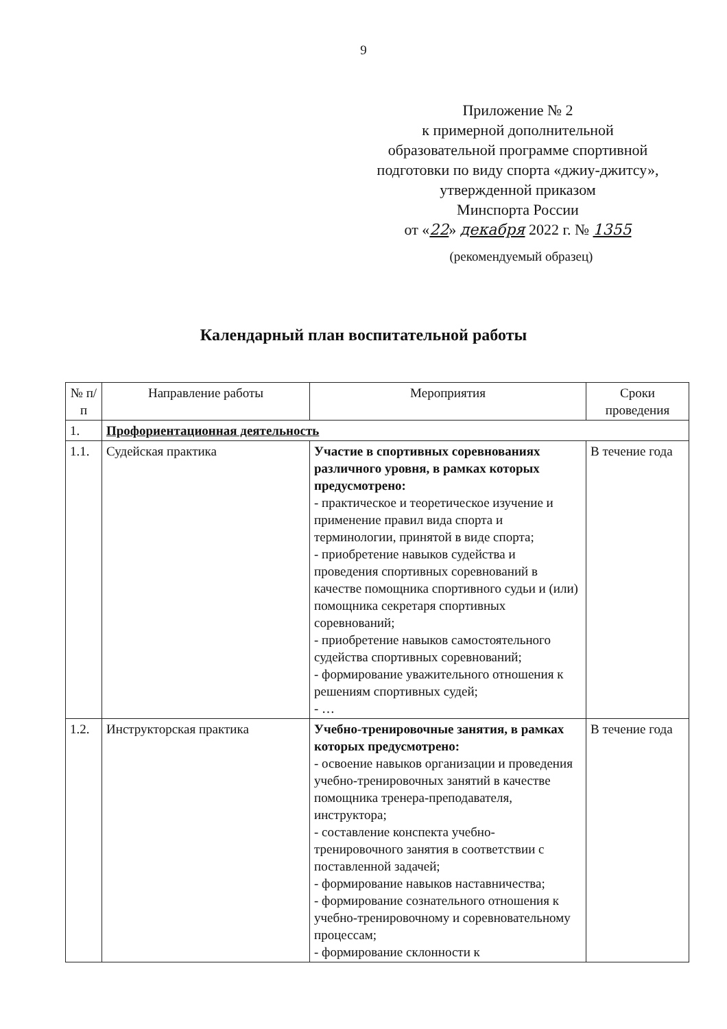9
Приложение № 2
к примерной дополнительной
образовательной программе спортивной
подготовки по виду спорта «джиу-джитсу»,
утвержденной приказом
Минспорта России
от «22» декабря 2022 г. № 1355
(рекомендуемый образец)
Календарный план воспитательной работы
| № п/п | Направление работы | Мероприятия | Сроки проведения |
| --- | --- | --- | --- |
| 1. | Профориентационная деятельность | | |
| 1.1. | Судейская практика | Участие в спортивных соревнованиях различного уровня, в рамках которых предусмотрено: - практическое и теоретическое изучение и применение правил вида спорта и терминологии, принятой в виде спорта; - приобретение навыков судейства и проведения спортивных соревнований в качестве помощника спортивного судьи и (или) помощника секретаря спортивных соревнований; - приобретение навыков самостоятельного судейства спортивных соревнований; - формирование уважительного отношения к решениям спортивных судей; - … | В течение года |
| 1.2. | Инструкторская практика | Учебно-тренировочные занятия, в рамках которых предусмотрено: - освоение навыков организации и проведения учебно-тренировочных занятий в качестве помощника тренера-преподавателя, инструктора; - составление конспекта учебно-тренировочного занятия в соответствии с поставленной задачей; - формирование навыков наставничества; - формирование сознательного отношения к учебно-тренировочному и соревновательному процессам; - формирование склонности к | В течение года |